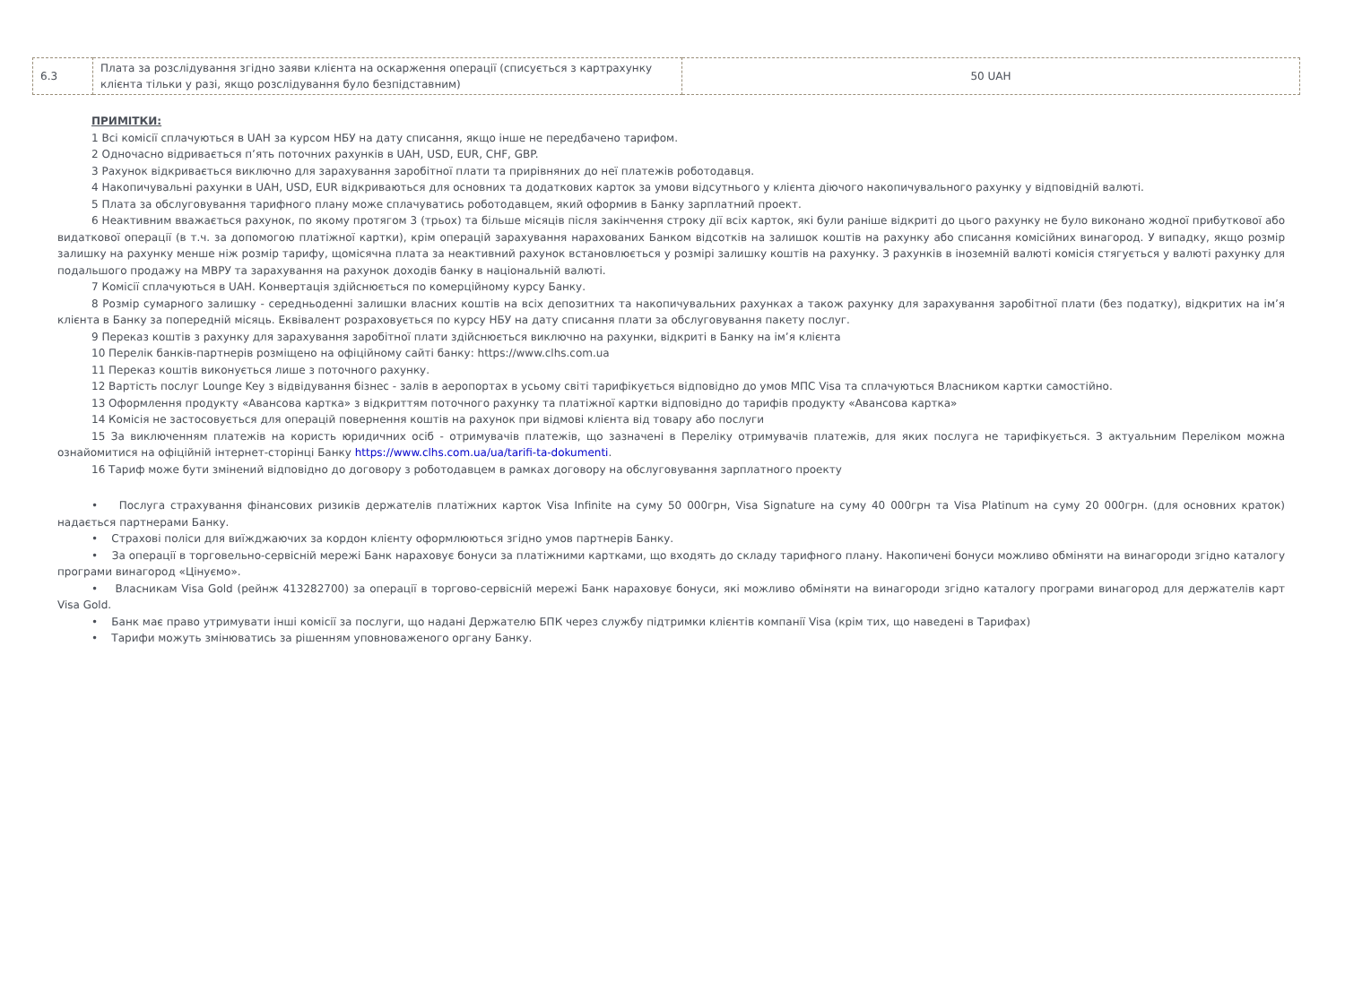| 6.3 | Плата за розслідування згідно заяви клієнта на оскарження операції (списується з картрахунку клієнта тільки у разі, якщо розслідування було безпідставним) | 50 UAH |
ПРИМІТКИ:
1 Всі комісії сплачуються в UAH за курсом НБУ на дату списання, якщо інше не передбачено тарифом.
2 Одночасно відривається п’ять поточних рахунків в UAH, USD, EUR, CHF, GBP.
3 Рахунок відкривається виключно для зарахування заробітної плати та прирівняних до неї платежів роботодавця.
4 Накопичувальні рахунки в UAH, USD, EUR відкриваються для основних та додаткових карток за умови відсутнього у клієнта діючого накопичувального рахунку у відповідній валюті.
5 Плата за обслуговування тарифного плану може сплачуватись роботодавцем, який оформив в Банку зарплатний проект.
6 Неактивним вважається рахунок, по якому протягом 3 (трьох) та більше місяців після закінчення строку дії всіх карток, які були раніше відкриті до цього рахунку не було виконано жодної прибуткової або видаткової операції (в т.ч. за допомогою платіжної картки), крім операцій зарахування нарахованих Банком відсотків на залишок коштів на рахунку або списання комісійних винагород. У випадку, якщо розмір залишку на рахунку менше ніж розмір тарифу, щомісячна плата за неактивний рахунок встановлюється у розмірі залишку коштів на рахунку. З рахунків в іноземній валюті комісія стягується у валюті рахунку для подальшого продажу на МВРУ та зарахування на рахунок доходів банку в національній валюті.
7 Комісії сплачуються в UAH. Конвертація здійснюється по комерційному курсу Банку.
8 Розмір сумарного залишку - середньоденні залишки власних коштів на всіх депозитних та накопичувальних рахунках а також рахунку для зарахування заробітної плати (без податку), відкритих на ім’я клієнта в Банку за попередній місяць. Еквівалент розраховується по курсу НБУ на дату списання плати за обслуговування пакету послуг.
9 Переказ коштів з рахунку для зарахування заробітної плати здійснюється виключно на рахунки, відкриті в Банку на ім’я клієнта
10 Перелік банків-партнерів розміщено на офіційному сайті банку: https://www.clhs.com.ua
11 Переказ коштів виконується лише з поточного рахунку.
12 Вартість послуг Lounge Key з відвідування бізнес - залів в аеропортах в усьому світі тарифікується відповідно до умов МПС Visa та сплачуються Власником картки самостійно.
13 Оформлення продукту «Авансова картка» з відкриттям поточного рахунку та платіжної картки відповідно до тарифів продукту «Авансова картка»
14 Комісія не застосовується для операцій повернення коштів на рахунок при відмові клієнта від товару або послуги
15 За виключенням платежів на користь юридичних осіб - отримувачів платежів, що зазначені в Переліку отримувачів платежів, для яких послуга не тарифікується. З актуальним Переліком можна ознайомитися на офіційній інтернет-сторінці Банку https://www.clhs.com.ua/ua/tarifi-ta-dokumenti.
16 Тариф може бути змінений відповідно до договору з роботодавцем в рамках договору на обслуговування зарплатного проекту
• Послуга страхування фінансових ризиків держателів платіжних карток Visa Infinite на суму 50 000грн, Visa Signature на суму 40 000грн та Visa Platinum на суму 20 000грн. (для основних краток) надається партнерами Банку.
• Страхові поліси для виїжджаючих за кордон клієнту оформлюються згідно умов партнерів Банку.
• За операції в торговельно-сервісній мережі Банк нараховує бонуси за платіжними картками, що входять до складу тарифного плану. Накопичені бонуси можливо обміняти на винагороди згідно каталогу програми винагород «Цінуємо».
• Власникам Visa Gold (рейнж 413282700) за операції в торгово-сервісній мережі Банк нараховує бонуси, які можливо обміняти на винагороди згідно каталогу програми винагород для держателів карт Visa Gold.
• Банк має право утримувати інші комісії за послуги, що надані Держателю БПК через службу підтримки клієнтів компанії Visa (крім тих, що наведені в Тарифах)
• Тарифи можуть змінюватись за рішенням уповноваженого органу Банку.